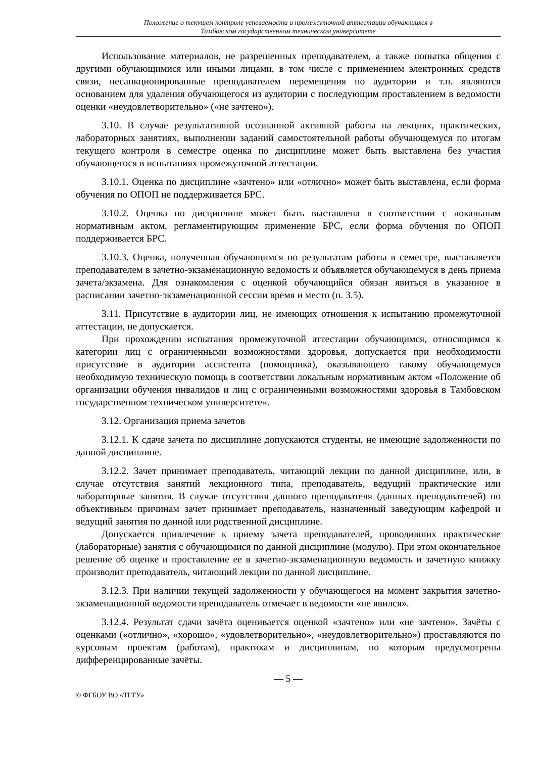Положение о текущем контроле успеваемости и промежуточной аттестации обучающихся в
Тамбовском государственном техническом университете
Использование материалов, не разрешенных преподавателем, а также попытка общения с другими обучающимися или иными лицами, в том числе с применением электронных средств связи, несанкционированные преподавателем перемещения по аудитории и т.п. являются основанием для удаления обучающегося из аудитории с последующим проставлением в ведомости оценки «неудовлетворительно» («не зачтено»).
3.10. В случае результативной осознанной активной работы на лекциях, практических, лабораторных занятиях, выполнении заданий самостоятельной работы обучающемуся по итогам текущего контроля в семестре оценка по дисциплине может быть выставлена без участия обучающегося в испытаниях промежуточной аттестации.
3.10.1. Оценка по дисциплине «зачтено» или «отлично» может быть выставлена, если форма обучения по ОПОП не поддерживается БРС.
3.10.2. Оценка по дисциплине может быть выставлена в соответствии с локальным нормативным актом, регламентирующим применение БРС, если форма обучения по ОПОП поддерживается БРС.
3.10.3. Оценка, полученная обучающимся по результатам работы в семестре, выставляется преподавателем в зачетно-экзаменационную ведомость и объявляется обучающемуся в день приема зачета/экзамена. Для ознакомления с оценкой обучающийся обязан явиться в указанное в расписании зачетно-экзаменационной сессии время и место (п. 3.5).
3.11. Присутствие в аудитории лиц, не имеющих отношения к испытанию промежуточной аттестации, не допускается.
При прохождении испытания промежуточной аттестации обучающимся, относящимся к категории лиц с ограниченными возможностями здоровья, допускается при необходимости присутствие в аудитории ассистента (помощника), оказывающего такому обучающемуся необходимую техническую помощь в соответствии локальным нормативным актом «Положение об организации обучения инвалидов и лиц с ограниченными возможностями здоровья в Тамбовском государственном техническом университете».
3.12. Организация приема зачетов
3.12.1. К сдаче зачета по дисциплине допускаются студенты, не имеющие задолженности по данной дисциплине.
3.12.2. Зачет принимает преподаватель, читающий лекции по данной дисциплине, или, в случае отсутствия занятий лекционного типа, преподаватель, ведущий практические или лабораторные занятия. В случае отсутствия данного преподавателя (данных преподавателей) по объективным причинам зачет принимает преподаватель, назначенный заведующим кафедрой и ведущий занятия по данной или родственной дисциплине.
Допускается привлечение к приему зачета преподавателей, проводивших практические (лабораторные) занятия с обучающимися по данной дисциплине (модулю). При этом окончательное решение об оценке и проставление ее в зачетно-экзаменационную ведомость и зачетную книжку производит преподаватель, читающий лекции по данной дисциплине.
3.12.3. При наличии текущей задолженности у обучающегося на момент закрытия зачетно-экзаменационной ведомости преподаватель отмечает в ведомости «не явился».
3.12.4. Результат сдачи зачёта оценивается оценкой «зачтено» или «не зачтено». Зачёты с оценками («отлично», «хорошо», «удовлетворительно», «неудовлетворительно») проставляются по курсовым проектам (работам), практикам и дисциплинам, по которым предусмотрены дифференцированные зачёты.
— 5 —
© ФГБОУ ВО «ТГТУ»